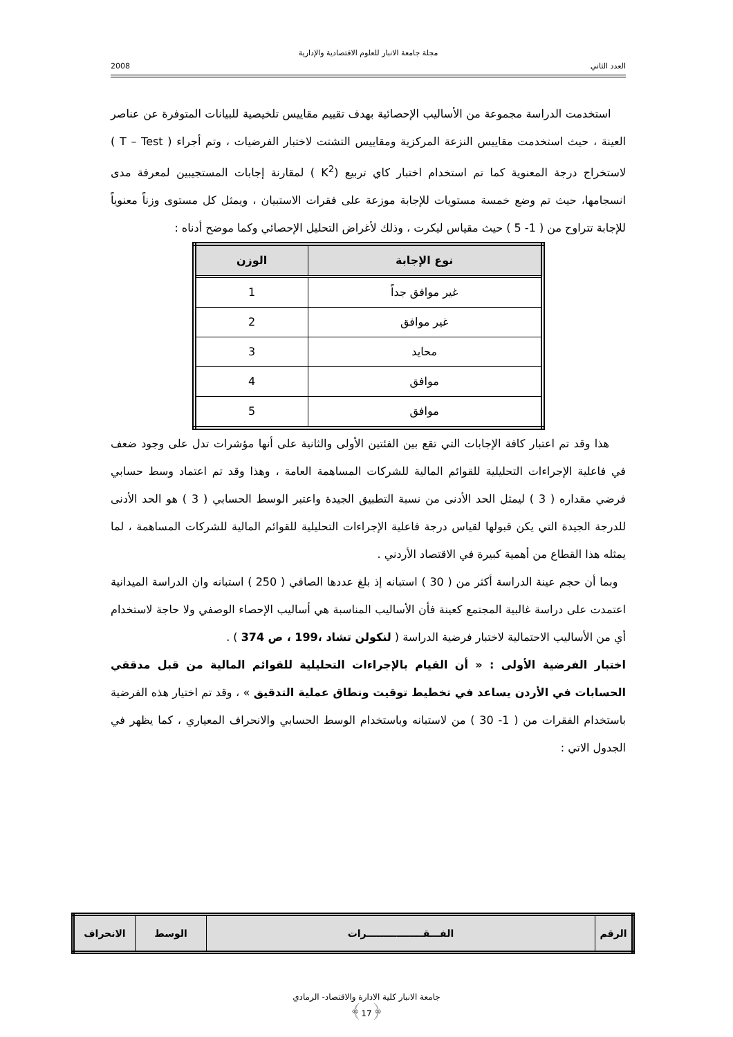مجلة جامعة الانبار للعلوم الاقتصادية والإدارية
العدد الثاني 2008
استخدمت الدراسة مجموعة من الأساليب الإحصائية بهدف تقييم مقاييس تلخيصية للبيانات المتوفرة عن عناصر العينة ، حيث استخدمت مقاييس النزعة المركزية ومقاييس التشتت لاختبار الفرضيات ، وتم أجراء ( T – Test ) لاستخراج درجة المعنوية كما تم استخدام اختبار كاي تربيع (K<sup>2</sup> ) لمقارنة إجابات المستجيبين لمعرفة مدى انسجامها، حيث تم وضع خمسة مستويات للإجابة موزعة على فقرات الاستبيان ، ويمثل كل مستوى وزناً معنوياً للإجابة تتراوح من ( 1- 5 ) حيث مقياس ليكرت ، وذلك لأغراض التحليل الإحصائي وكما موضح أدناه :
| نوع الإجابة | الوزن |
| --- | --- |
| غير موافق جداً | 1 |
| غير موافق | 2 |
| محايد | 3 |
| موافق | 4 |
| موافق | 5 |
هذا وقد تم اعتبار كافة الإجابات التي تقع بين الفئتين الأولى والثانية على أنها مؤشرات تدل على وجود ضعف في فاعلية الإجراءات التحليلية للقوائم المالية للشركات المساهمة العامة ، وهذا وقد تم اعتماد وسط حسابي فرضي مقداره ( 3 ) ليمثل الحد الأدنى من نسبة التطبيق الجيدة واعتبر الوسط الحسابي ( 3 ) هو الحد الأدنى للدرجة الجيدة التي يكن قبولها لقياس درجة فاعلية الإجراءات التحليلية للقوائم المالية للشركات المساهمة ، لما يمثله هذا القطاع من أهمية كبيرة في الاقتصاد الأردني .
وبما أن حجم عينة الدراسة أكثر من ( 30 ) استبانه إذ بلغ عددها الصافي ( 250 ) استبانه وان الدراسة الميدانية اعتمدت على دراسة غالبية المجتمع كعينة فأن الأساليب المناسبة هي أساليب الإحصاء الوصفي ولا حاجة لاستخدام أي من الأساليب الاحتمالية لاختبار فرضية الدراسة ( لنكولن تشاد ،199 ، ص 374 ) .
اختبار الفرضية الأولى : « أن القيام بالإجراءات التحليلية للقوائم المالية من قبل مدققي الحسابات في الأردن يساعد في تخطيط توقيت ونطاق عملية التدقيق » ، وقد تم اختيار هذه الفرضية باستخدام الفقرات من ( 1- 30 ) من لاستبانه وباستخدام الوسط الحسابي والانحراف المعياري ، كما يظهر في الجدول الاتي :
| الرقم | الفـــقـــــــــــــــــرات | الوسط | الانحراف |
| --- | --- | --- | --- |
جامعة الانبار كلية الادارة والاقتصاد- الرمادي
﴿17﴾